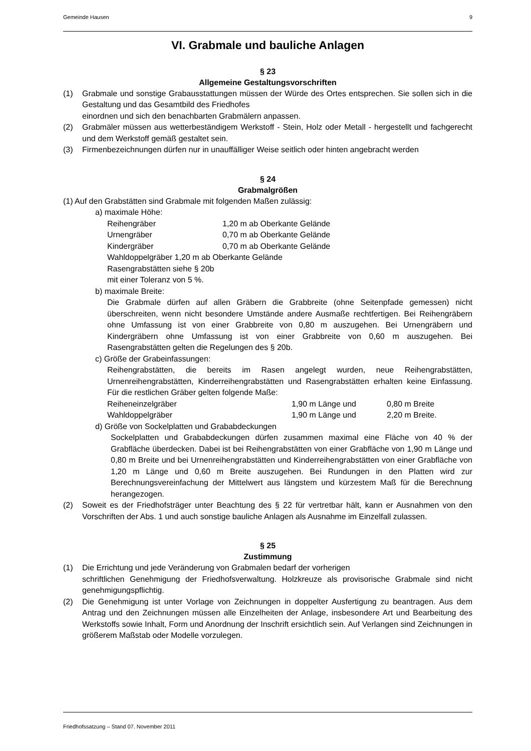Gemeinde Hausen 9
VI. Grabmale und bauliche Anlagen
§ 23
Allgemeine Gestaltungsvorschriften
(1) Grabmale und sonstige Grabausstattungen müssen der Würde des Ortes entsprechen. Sie sollen sich in die Gestaltung und das Gesamtbild des Friedhofes
einordnen und sich den benachbarten Grabmälern anpassen.
(2) Grabmäler müssen aus wetterbeständigem Werkstoff - Stein, Holz oder Metall - hergestellt und fachgerecht und dem Werkstoff gemäß gestaltet sein.
(3) Firmenbezeichnungen dürfen nur in unauffälliger Weise seitlich oder hinten angebracht werden
§ 24
Grabmalgrößen
(1) Auf den Grabstätten sind Grabmale mit folgenden Maßen zulässig:
a) maximale Höhe:
Reihengräber 1,20 m ab Oberkante Gelände
Urnengräber 0,70 m ab Oberkante Gelände
Kindergräber 0,70 m ab Oberkante Gelände
Wahldoppelgräber 1,20 m ab Oberkante Gelände
Rasengrabstätten siehe § 20b
mit einer Toleranz von 5 %.
b) maximale Breite:
Die Grabmale dürfen auf allen Gräbern die Grabbreite (ohne Seitenpfade gemessen) nicht überschreiten, wenn nicht besondere Umstände andere Ausmaße rechtfertigen. Bei Reihengräbern ohne Umfassung ist von einer Grabbreite von 0,80 m auszugehen. Bei Urnengräbern und Kindergräbern ohne Umfassung ist von einer Grabbreite von 0,60 m auszugehen. Bei Rasengrabstätten gelten die Regelungen des § 20b.
c) Größe der Grabeinfassungen:
Reihengrabstätten, die bereits im Rasen angelegt wurden, neue Reihengrabstätten, Urnenreihengrabstätten, Kinderreihengrabstätten und Rasengrabstätten erhalten keine Einfassung. Für die restlichen Gräber gelten folgende Maße:
Reiheneinzelgräber 1,90 m Länge und 0,80 m Breite
Wahldoppelgräber 1,90 m Länge und 2,20 m Breite.
d) Größe von Sockelplatten und Grababdeckungen
Sockelplatten und Grababdeckungen dürfen zusammen maximal eine Fläche von 40 % der Grabfläche überdecken. Dabei ist bei Reihengrabstätten von einer Grabfläche von 1,90 m Länge und 0,80 m Breite und bei Urnenreihengrabstätten und Kinderreihengrabstätten von einer Grabfläche von 1,20 m Länge und 0,60 m Breite auszugehen. Bei Rundungen in den Platten wird zur Berechnungsvereinfachung der Mittelwert aus längstem und kürzestem Maß für die Berechnung herangezogen.
(2) Soweit es der Friedhofsträger unter Beachtung des § 22 für vertretbar hält, kann er Ausnahmen von den Vorschriften der Abs. 1 und auch sonstige bauliche Anlagen als Ausnahme im Einzelfall zulassen.
§ 25
Zustimmung
(1) Die Errichtung und jede Veränderung von Grabmalen bedarf der vorherigen
schriftlichen Genehmigung der Friedhofsverwaltung. Holzkreuze als provisorische Grabmale sind nicht genehmigungspflichtig.
(2) Die Genehmigung ist unter Vorlage von Zeichnungen in doppelter Ausfertigung zu beantragen. Aus dem Antrag und den Zeichnungen müssen alle Einzelheiten der Anlage, insbesondere Art und Bearbeitung des Werkstoffs sowie Inhalt, Form und Anordnung der Inschrift ersichtlich sein. Auf Verlangen sind Zeichnungen in größerem Maßstab oder Modelle vorzulegen.
Friedhofssatzung – Stand 07. November 2011